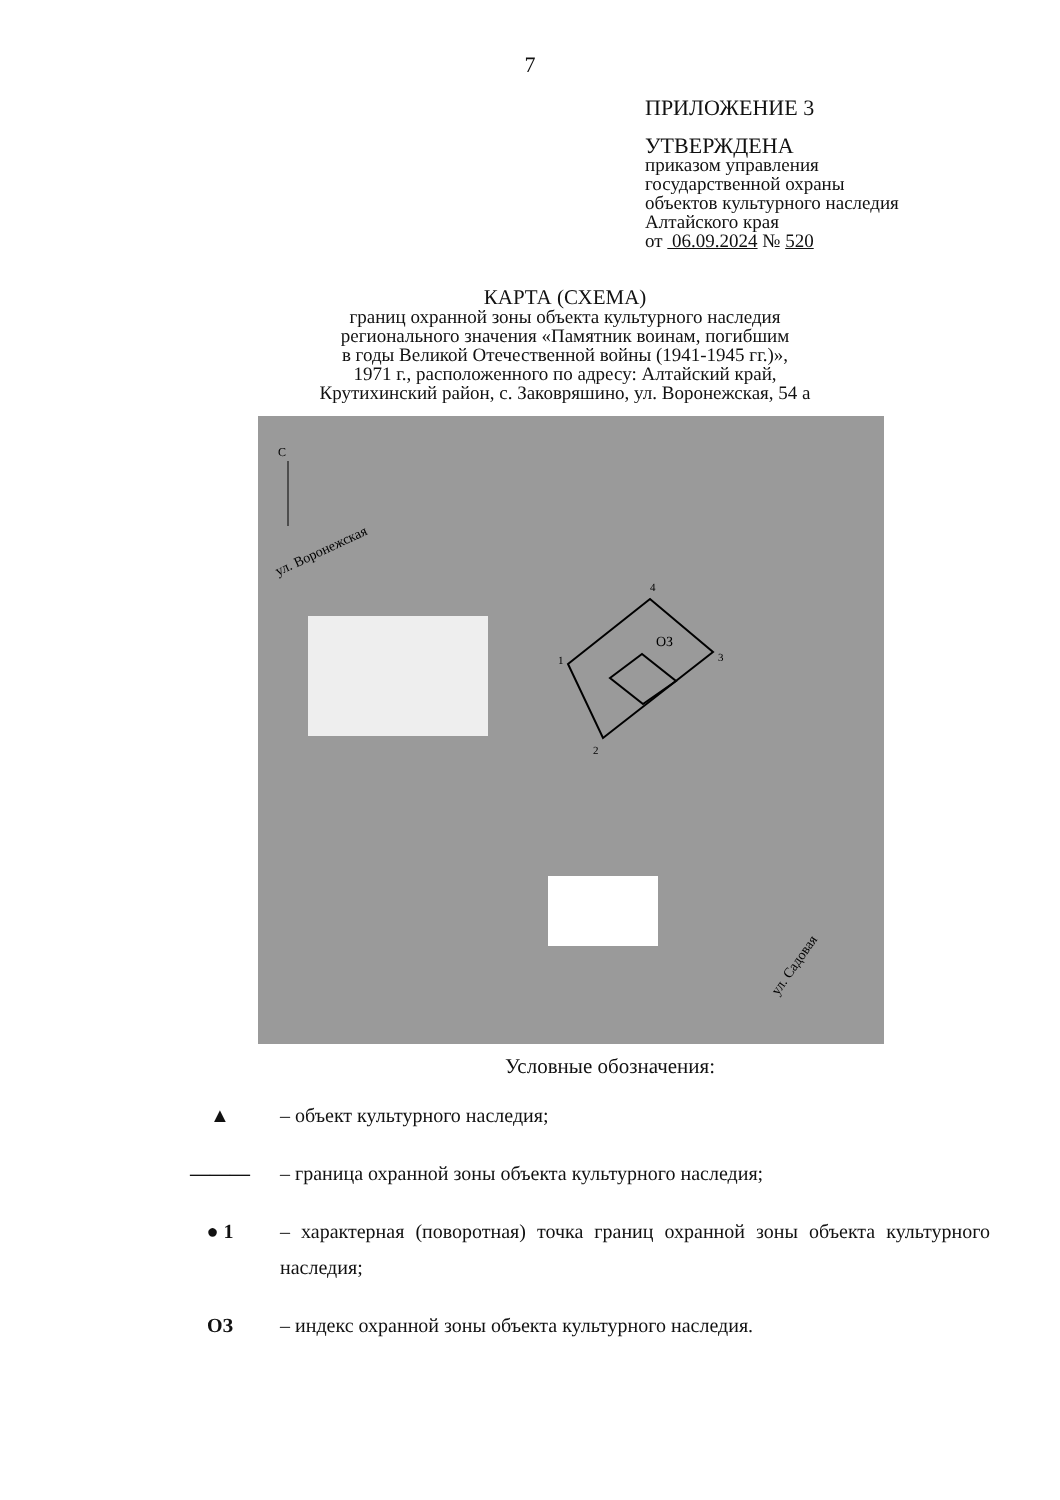7
ПРИЛОЖЕНИЕ 3
УТВЕРЖДЕНА
приказом управления
государственной охраны
объектов культурного наследия
Алтайского края
от 06.09.2024 № 520
КАРТА (СХЕМА)
границ охранной зоны объекта культурного наследия
регионального значения «Памятник воинам, погибшим
в годы Великой Отечественной войны (1941-1945 гг.)»,
1971 г., расположенного по адресу: Алтайский край,
Крутихинский район, с. Заковряшино, ул. Воронежская, 54 а
С
ул. Воронежская
ОЗ
1
2
3
4
ул. Садовая
Условные обозначения:
▲ – объект культурного наследия;
——— – граница охранной зоны объекта культурного наследия;
● 1 – характерная (поворотная) точка границ охранной зоны объекта культурного наследия;
ОЗ – индекс охранной зоны объекта культурного наследия.